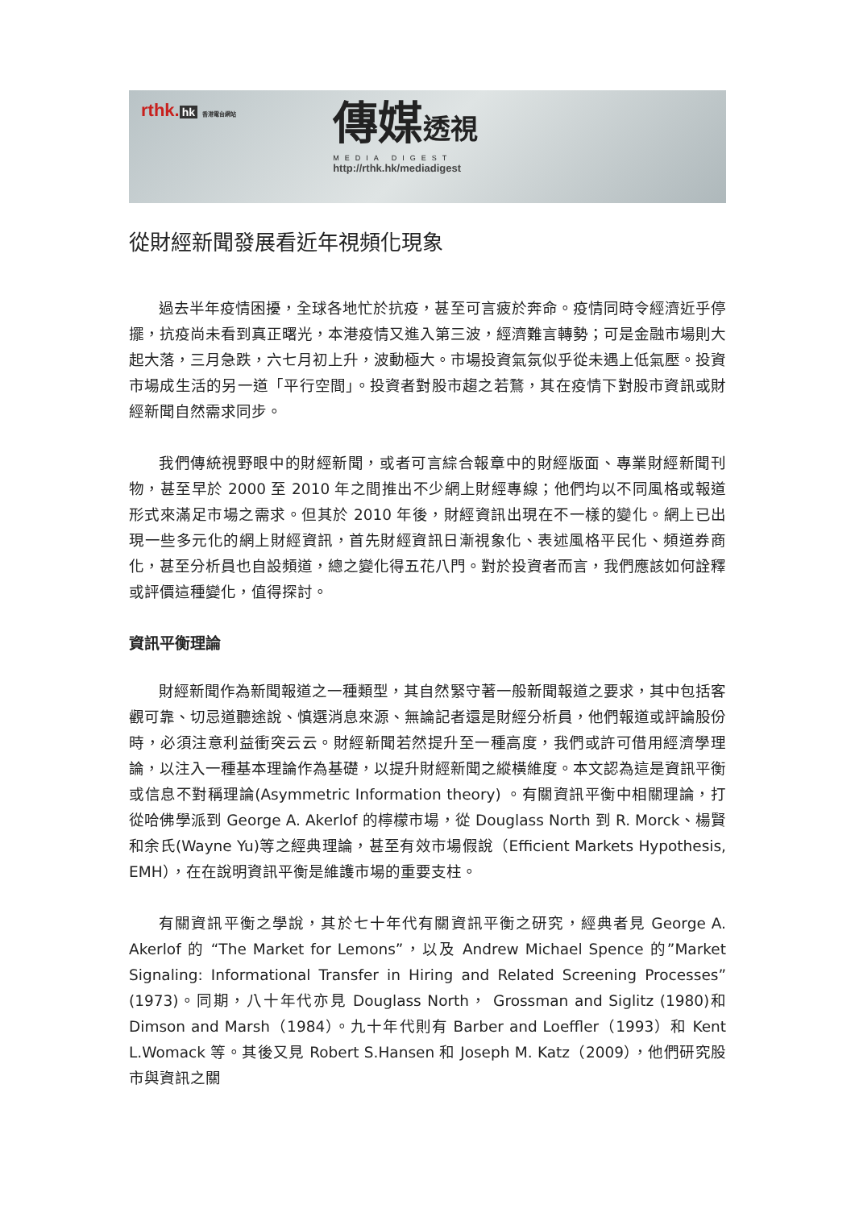rthk. hk 香港電台網站
傳媒透視
MEDIA DIGEST
http://rthk.hk/mediadigest
從財經新聞發展看近年視頻化現象
過去半年疫情困擾，全球各地忙於抗疫，甚至可言疲於奔命。疫情同時令經濟近乎停擺，抗疫尚未看到真正曙光，本港疫情又進入第三波，經濟難言轉勢；可是金融市場則大起大落，三月急跌，六七月初上升，波動極大。市場投資氣氛似乎從未遇上低氣壓。投資市場成生活的另一道「平行空間」。投資者對股市趨之若鶩，其在疫情下對股市資訊或財經新聞自然需求同步。
我們傳統視野眼中的財經新聞，或者可言綜合報章中的財經版面、專業財經新聞刊物，甚至早於 2000 至 2010 年之間推出不少網上財經專線；他們均以不同風格或報道形式來滿足市場之需求。但其於 2010 年後，財經資訊出現在不一樣的變化。網上已出現一些多元化的網上財經資訊，首先財經資訊日漸視象化、表述風格平民化、頻道券商化，甚至分析員也自設頻道，總之變化得五花八門。對於投資者而言，我們應該如何詮釋或評價這種變化，值得探討。
資訊平衡理論
財經新聞作為新聞報道之一種類型，其自然緊守著一般新聞報道之要求，其中包括客觀可靠、切忌道聽途說、慎選消息來源、無論記者還是財經分析員，他們報道或評論股份時，必須注意利益衝突云云。財經新聞若然提升至一種高度，我們或許可借用經濟學理論，以注入一種基本理論作為基礎，以提升財經新聞之縱橫維度。本文認為這是資訊平衡或信息不對稱理論(Asymmetric Information theory) 。有關資訊平衡中相關理論，打從哈佛學派到 George A. Akerlof 的檸檬市場，從 Douglass North 到 R. Morck、楊賢和余氏(Wayne Yu)等之經典理論，甚至有效市場假說（Efficient Markets Hypothesis, EMH），在在說明資訊平衡是維護市場的重要支柱。
有關資訊平衡之學說，其於七十年代有關資訊平衡之研究，經典者見 George A. Akerlof 的 “The Market for Lemons”，以及 Andrew Michael Spence 的”Market Signaling: Informational Transfer in Hiring and Related Screening Processes”(1973)。同期，八十年代亦見 Douglass North， Grossman and Siglitz (1980)和 Dimson and Marsh（1984）。九十年代則有 Barber and Loeffler（1993）和 Kent L.Womack 等。其後又見 Robert S.Hansen 和 Joseph M. Katz（2009），他們研究股市與資訊之關